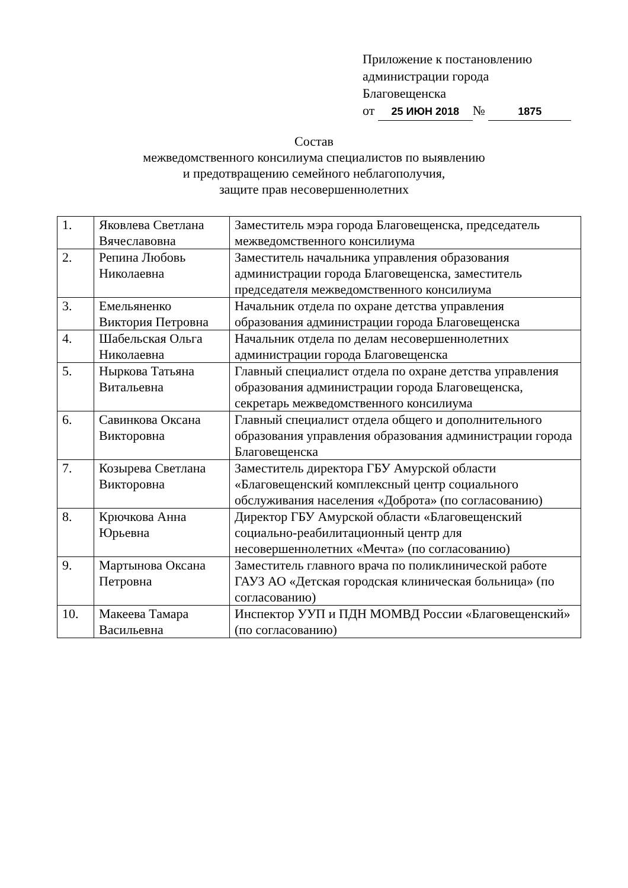Приложение к постановлению
администрации города
Благовещенска
от 25 ИЮН 2018 № 1875
Состав
межведомственного консилиума специалистов по выявлению
и предотвращению семейного неблагополучия,
защите прав несовершеннолетних
| 1. | Яковлева Светлана Вячеславовна | Заместитель мэра города Благовещенска, председатель межведомственного консилиума |
| 2. | Репина Любовь Николаевна | Заместитель начальника управления образования администрации города Благовещенска, заместитель председателя межведомственного консилиума |
| 3. | Емельяненко Виктория Петровна | Начальник отдела по охране детства управления образования администрации города Благовещенска |
| 4. | Шабельская Ольга Николаевна | Начальник отдела по делам несовершеннолетних администрации города Благовещенска |
| 5. | Ныркова Татьяна Витальевна | Главный специалист отдела по охране детства управления образования администрации города Благовещенска, секретарь межведомственного консилиума |
| 6. | Савинкова Оксана Викторовна | Главный специалист отдела общего и дополнительного образования управления образования администрации города Благовещенска |
| 7. | Козырева Светлана Викторовна | Заместитель директора ГБУ Амурской области «Благовещенский комплексный центр социального обслуживания населения «Доброта» (по согласованию) |
| 8. | Крючкова Анна Юрьевна | Директор ГБУ Амурской области «Благовещенский социально-реабилитационный центр для несовершеннолетних «Мечта» (по согласованию) |
| 9. | Мартынова Оксана Петровна | Заместитель главного врача по поликлинической работе ГАУЗ АО «Детская городская клиническая больница» (по согласованию) |
| 10. | Макеева Тамара Васильевна | Инспектор УУП и ПДН МОМВД России «Благовещенский» (по согласованию) |